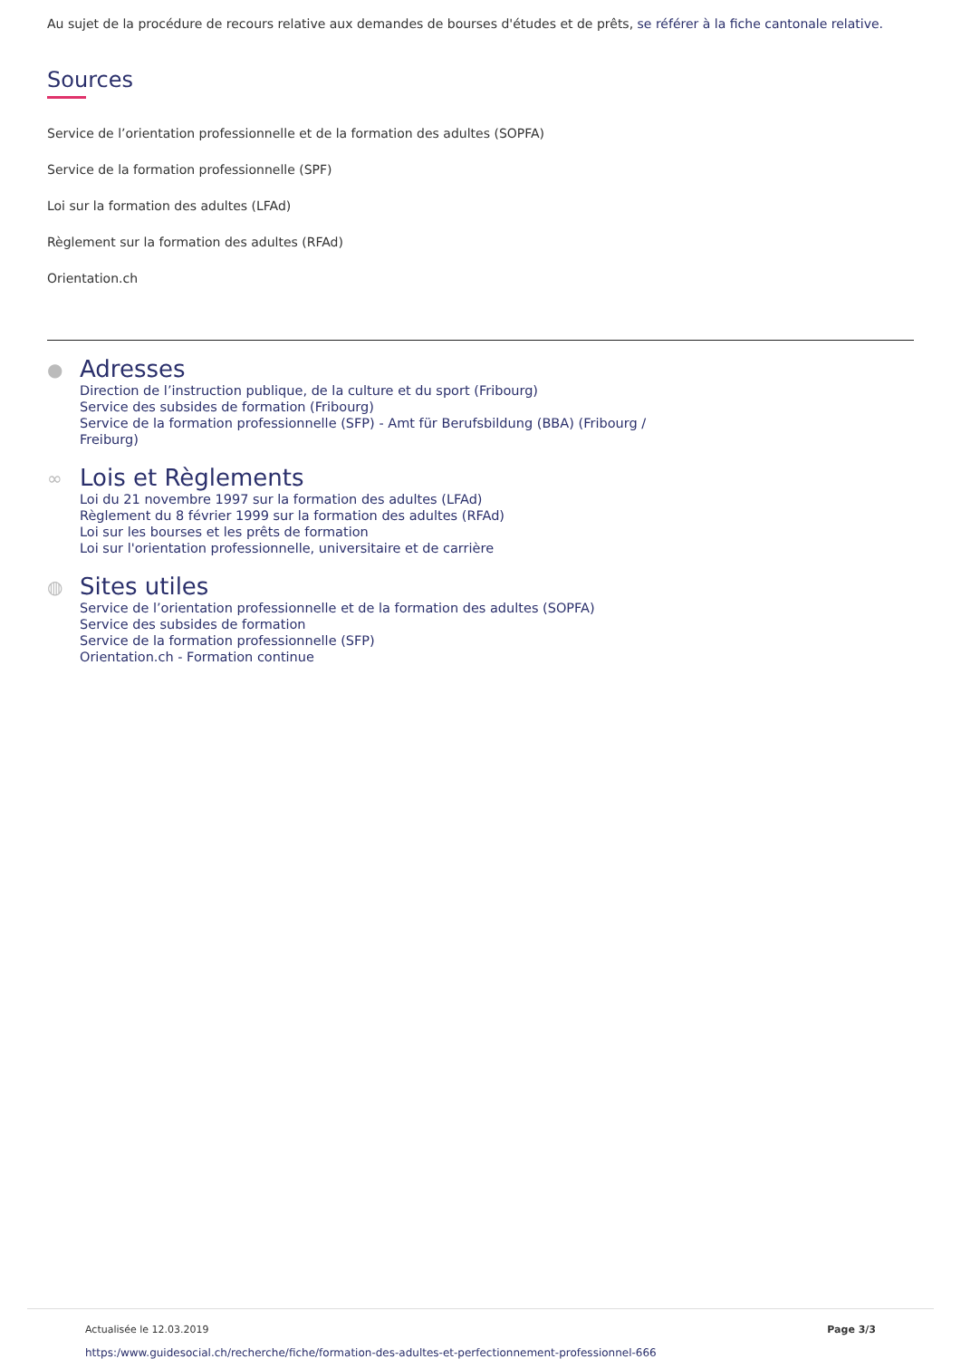Au sujet de la procédure de recours relative aux demandes de bourses d'études et de prêts, se référer à la fiche cantonale relative.
Sources
Service de l’orientation professionnelle et de la formation des adultes (SOPFA)
Service de la formation professionnelle (SPF)
Loi sur la formation des adultes (LFAd)
Règlement sur la formation des adultes (RFAd)
Orientation.ch
●
Adresses
Direction de l’instruction publique, de la culture et du sport (Fribourg)
Service des subsides de formation (Fribourg)
Service de la formation professionnelle (SFP) - Amt für Berufsbildung (BBA) (Fribourg /
Freiburg)
∞
Lois et Règlements
Loi du 21 novembre 1997 sur la formation des adultes (LFAd)
Règlement du 8 février 1999 sur la formation des adultes (RFAd)
Loi sur les bourses et les prêts de formation
Loi sur l'orientation professionnelle, universitaire et de carrière
◍
Sites utiles
Service de l’orientation professionnelle et de la formation des adultes (SOPFA)
Service des subsides de formation
Service de la formation professionnelle (SFP)
Orientation.ch - Formation continue
Actualisée le 12.03.2019 Page 3/3
https:/www.guidesocial.ch/recherche/fiche/formation-des-adultes-et-perfectionnement-professionnel-666